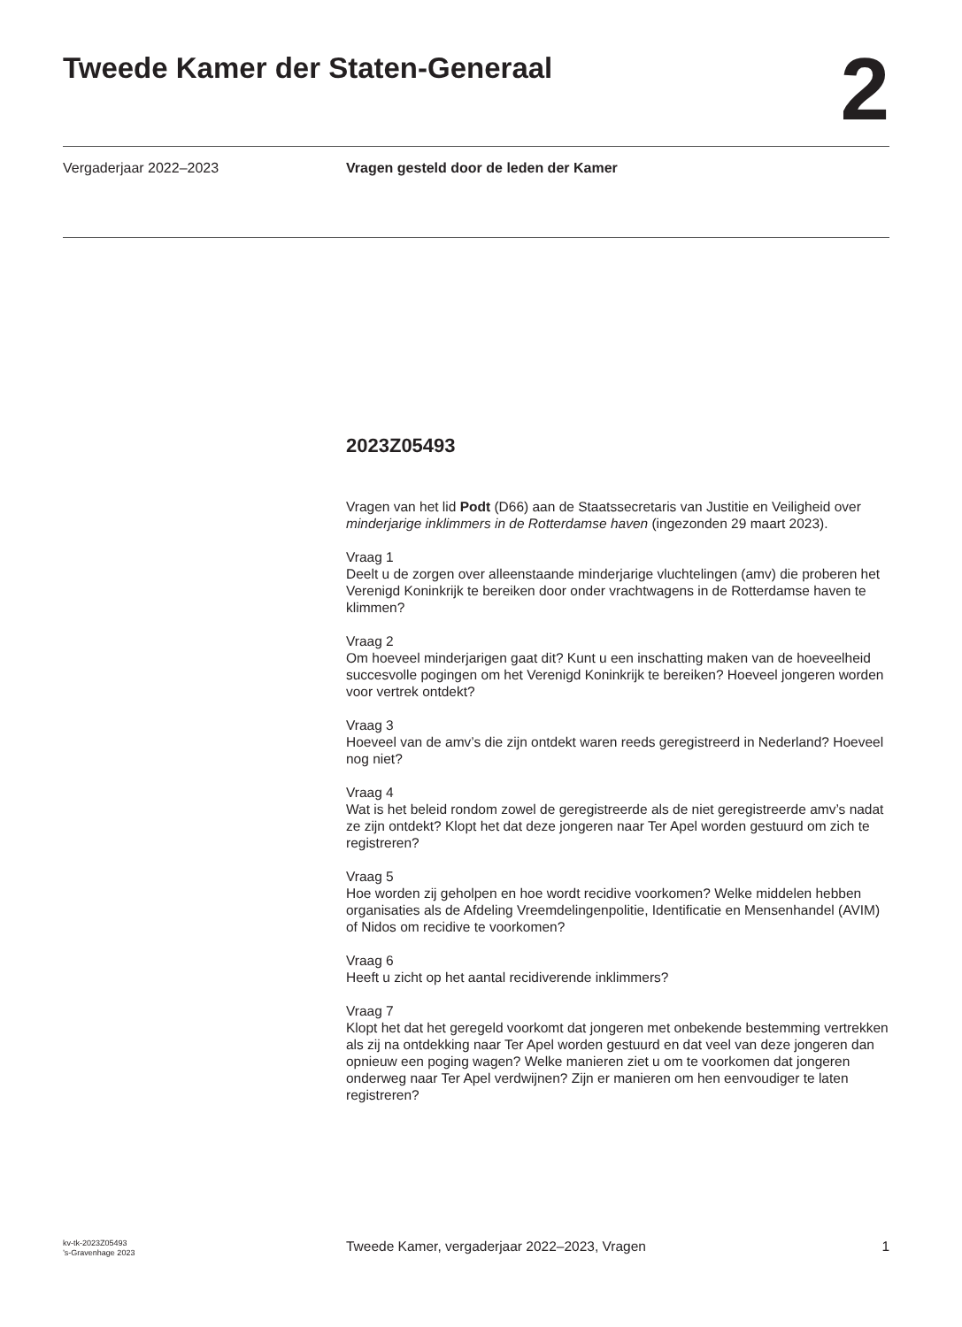Tweede Kamer der Staten-Generaal
2
Vergaderjaar 2022–2023 Vragen gesteld door de leden der Kamer
2023Z05493
Vragen van het lid Podt (D66) aan de Staatssecretaris van Justitie en Veiligheid over minderjarige inklimmers in de Rotterdamse haven (ingezonden 29 maart 2023).
Vraag 1
Deelt u de zorgen over alleenstaande minderjarige vluchtelingen (amv) die proberen het Verenigd Koninkrijk te bereiken door onder vrachtwagens in de Rotterdamse haven te klimmen?
Vraag 2
Om hoeveel minderjarigen gaat dit? Kunt u een inschatting maken van de hoeveelheid succesvolle pogingen om het Verenigd Koninkrijk te bereiken? Hoeveel jongeren worden voor vertrek ontdekt?
Vraag 3
Hoeveel van de amv’s die zijn ontdekt waren reeds geregistreerd in Nederland? Hoeveel nog niet?
Vraag 4
Wat is het beleid rondom zowel de geregistreerde als de niet geregistreerde amv’s nadat ze zijn ontdekt? Klopt het dat deze jongeren naar Ter Apel worden gestuurd om zich te registreren?
Vraag 5
Hoe worden zij geholpen en hoe wordt recidive voorkomen? Welke middelen hebben organisaties als de Afdeling Vreemdelingenpolitie, Identificatie en Mensenhandel (AVIM) of Nidos om recidive te voorkomen?
Vraag 6
Heeft u zicht op het aantal recidiverende inklimmers?
Vraag 7
Klopt het dat het geregeld voorkomt dat jongeren met onbekende bestemming vertrekken als zij na ontdekking naar Ter Apel worden gestuurd en dat veel van deze jongeren dan opnieuw een poging wagen? Welke manieren ziet u om te voorkomen dat jongeren onderweg naar Ter Apel verdwijnen? Zijn er manieren om hen eenvoudiger te laten registreren?
kv-tk-2023Z05493
’s-Gravenhage 2023
Tweede Kamer, vergaderjaar 2022–2023, Vragen
1